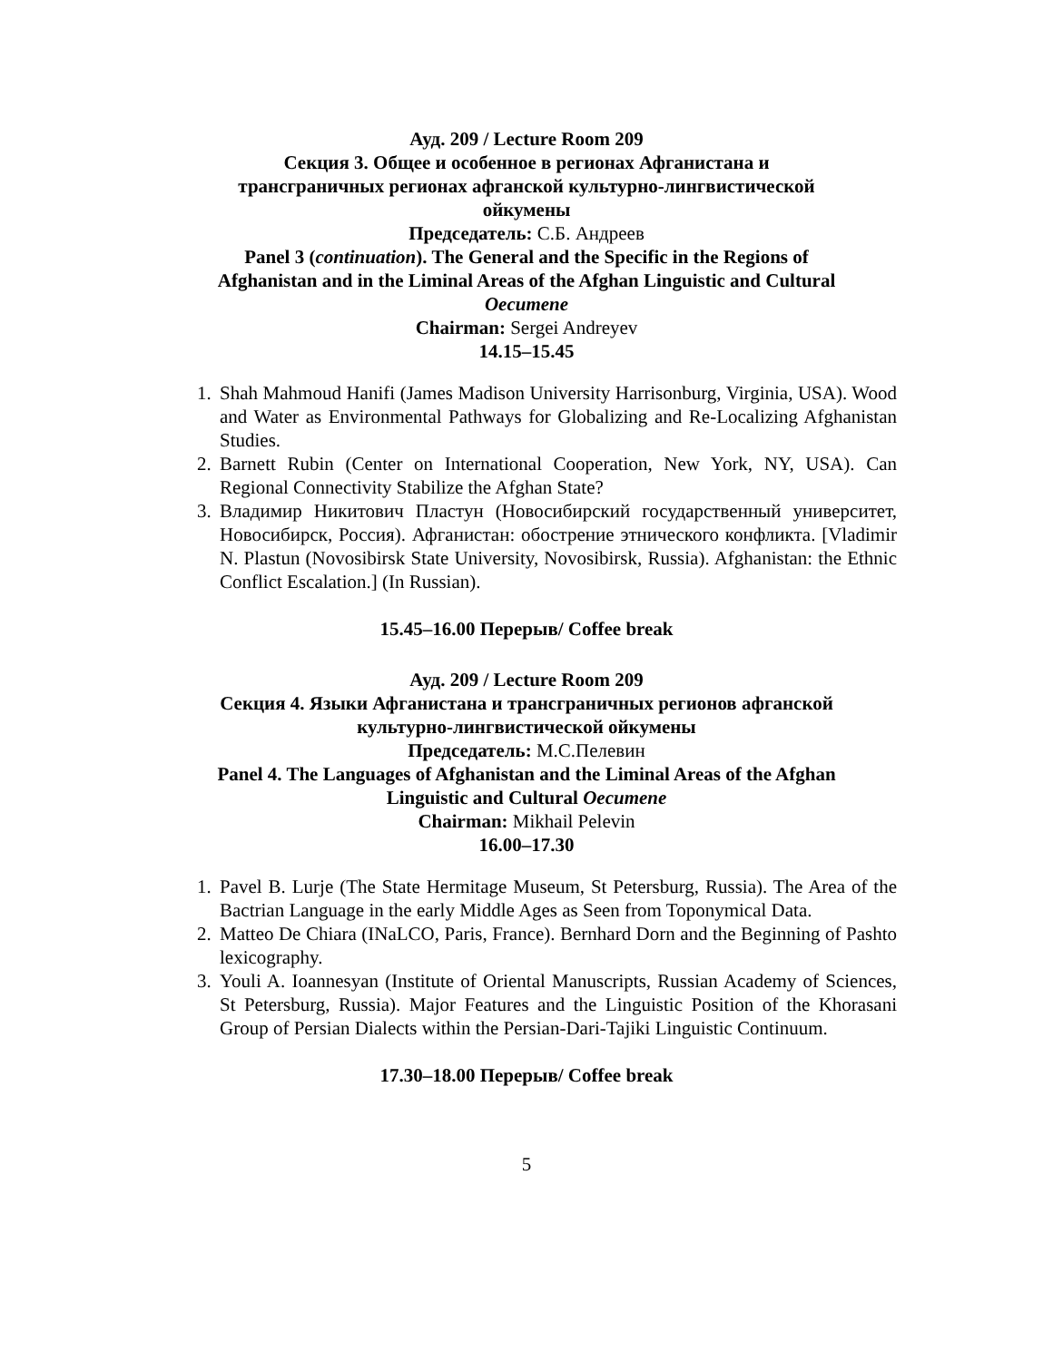Ауд. 209 / Lecture Room 209
Секция 3. Общее и особенное в регионах Афганистана и
трансграничных регионах афганской культурно-лингвистической
ойкумены
Председатель: С.Б. Андреев
Panel 3 (continuation). The General and the Specific in the Regions of
Afghanistan and in the Liminal Areas of the Afghan Linguistic and Cultural
Oecumene
Chairman: Sergei Andreyev
14.15–15.45
1. Shah Mahmoud Hanifi (James Madison University Harrisonburg, Virginia, USA). Wood and Water as Environmental Pathways for Globalizing and Re-Localizing Afghanistan Studies.
2. Barnett Rubin (Center on International Cooperation, New York, NY, USA). Can Regional Connectivity Stabilize the Afghan State?
3. Владимир Никитович Пластун (Новосибирский государственный университет, Новосибирск, Россия). Афганистан: обострение этнического конфликта. [Vladimir N. Plastun (Novosibirsk State University, Novosibirsk, Russia). Afghanistan: the Ethnic Conflict Escalation.] (In Russian).
15.45–16.00 Перерыв/ Coffee break
Ауд. 209 / Lecture Room 209
Секция 4. Языки Афганистана и трансграничных регионов афганской
культурно-лингвистической ойкумены
Председатель: М.С.Пелевин
Panel 4. The Languages of Afghanistan and the Liminal Areas of the Afghan
Linguistic and Cultural Oecumene
Chairman: Mikhail Pelevin
16.00–17.30
1. Pavel B. Lurje (The State Hermitage Museum, St Petersburg, Russia). The Area of the Bactrian Language in the early Middle Ages as Seen from Toponymical Data.
2. Matteo De Chiara (INaLCO, Paris, France). Bernhard Dorn and the Beginning of Pashto lexicography.
3. Youli A. Ioannesyan (Institute of Oriental Manuscripts, Russian Academy of Sciences, St Petersburg, Russia). Major Features and the Linguistic Position of the Khorasani Group of Persian Dialects within the Persian-Dari-Tajiki Linguistic Continuum.
17.30–18.00 Перерыв/ Coffee break
5